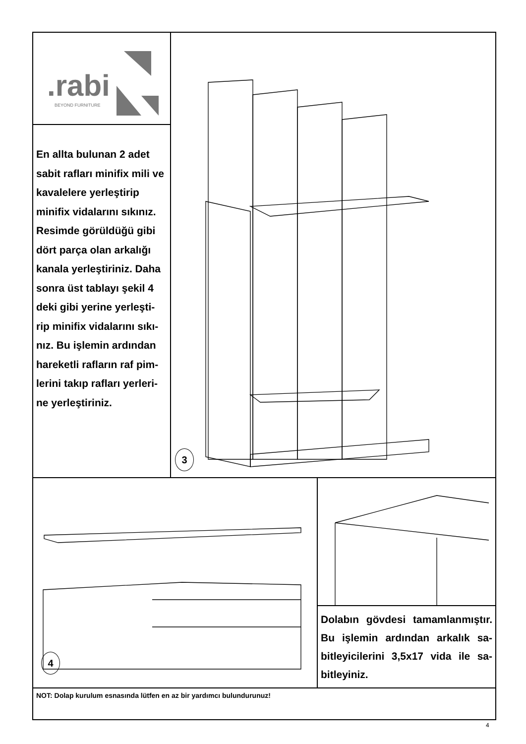.rabi
BEYOND FURNITURE
En allta bulunan 2 adet sabit rafları minifix mili ve kavalelere yerleştirip minifix vidalarını sıkınız. Resimde görüldüğü gibi dört parça olan arkalığı kanala yerleştiriniz. Daha sonra üst tablayı şekil 4 deki gibi yerine yerleşti-rip minifix vidalarını sıkı-nız. Bu işlemin ardından hareketli rafların raf pim-lerini takıp rafları yerleri-ne yerleştiriniz.
3
4
Dolabın gövdesi tamamlanmıştır. Bu işlemin ardından arkalık sa-bitleyicilerini 3,5x17 vida ile sa-bitleyiniz.
NOT: Dolap kurulum esnasında lütfen en az bir yardımcı bulundurunuz!
4